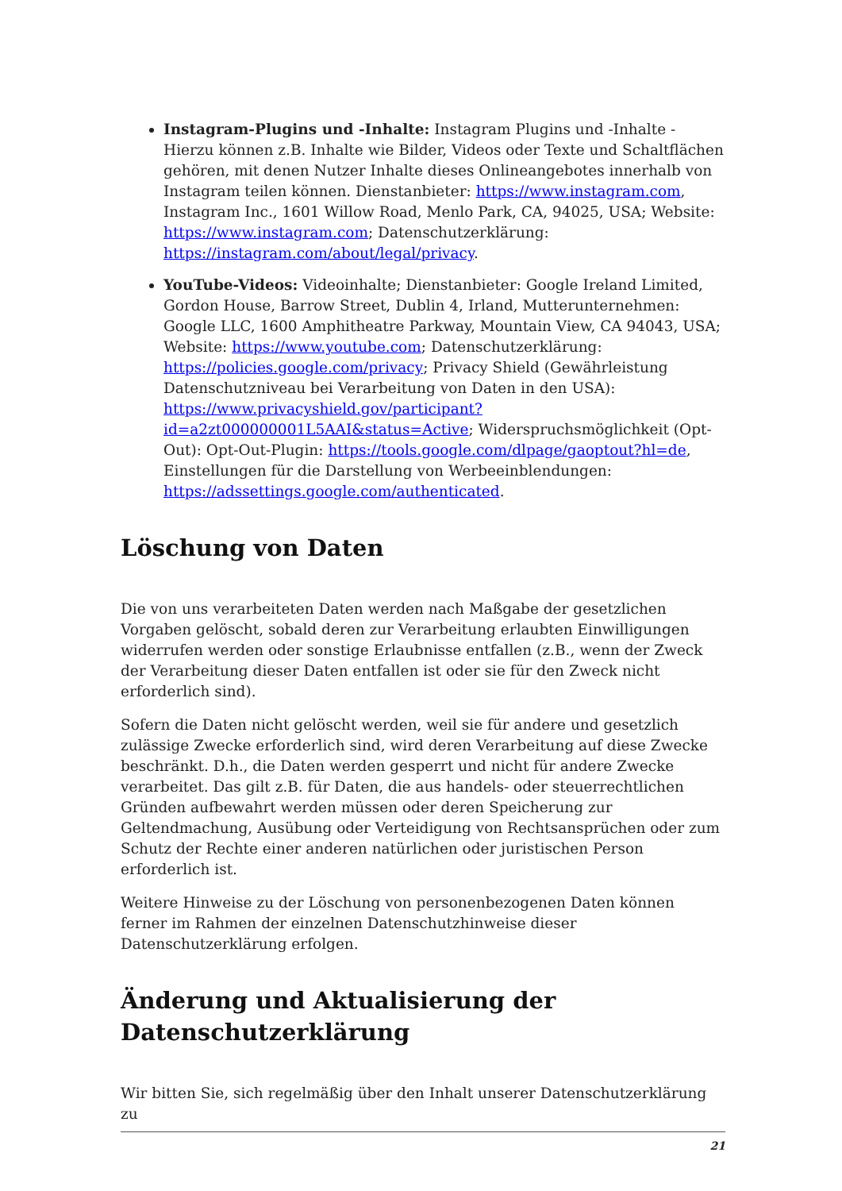Instagram-Plugins und -Inhalte: Instagram Plugins und -Inhalte - Hierzu können z.B. Inhalte wie Bilder, Videos oder Texte und Schaltflächen gehören, mit denen Nutzer Inhalte dieses Onlineangebotes innerhalb von Instagram teilen können. Dienstanbieter: https://www.instagram.com, Instagram Inc., 1601 Willow Road, Menlo Park, CA, 94025, USA; Website: https://www.instagram.com; Datenschutzerklärung: https://instagram.com/about/legal/privacy.
YouTube-Videos: Videoinhalte; Dienstanbieter: Google Ireland Limited, Gordon House, Barrow Street, Dublin 4, Irland, Mutterunternehmen: Google LLC, 1600 Amphitheatre Parkway, Mountain View, CA 94043, USA; Website: https://www.youtube.com; Datenschutzerklärung: https://policies.google.com/privacy; Privacy Shield (Gewährleistung Datenschutzniveau bei Verarbeitung von Daten in den USA): https://www.privacyshield.gov/participant?id=a2zt000000001L5AAI&status=Active; Widerspruchsmöglichkeit (Opt-Out): Opt-Out-Plugin: https://tools.google.com/dlpage/gaoptout?hl=de, Einstellungen für die Darstellung von Werbeeinblendungen: https://adssettings.google.com/authenticated.
Löschung von Daten
Die von uns verarbeiteten Daten werden nach Maßgabe der gesetzlichen Vorgaben gelöscht, sobald deren zur Verarbeitung erlaubten Einwilligungen widerrufen werden oder sonstige Erlaubnisse entfallen (z.B., wenn der Zweck der Verarbeitung dieser Daten entfallen ist oder sie für den Zweck nicht erforderlich sind).
Sofern die Daten nicht gelöscht werden, weil sie für andere und gesetzlich zulässige Zwecke erforderlich sind, wird deren Verarbeitung auf diese Zwecke beschränkt. D.h., die Daten werden gesperrt und nicht für andere Zwecke verarbeitet. Das gilt z.B. für Daten, die aus handels- oder steuerrechtlichen Gründen aufbewahrt werden müssen oder deren Speicherung zur Geltendmachung, Ausübung oder Verteidigung von Rechtsansprüchen oder zum Schutz der Rechte einer anderen natürlichen oder juristischen Person erforderlich ist.
Weitere Hinweise zu der Löschung von personenbezogenen Daten können ferner im Rahmen der einzelnen Datenschutzhinweise dieser Datenschutzerklärung erfolgen.
Änderung und Aktualisierung der Datenschutzerklärung
Wir bitten Sie, sich regelmäßig über den Inhalt unserer Datenschutzerklärung zu
21